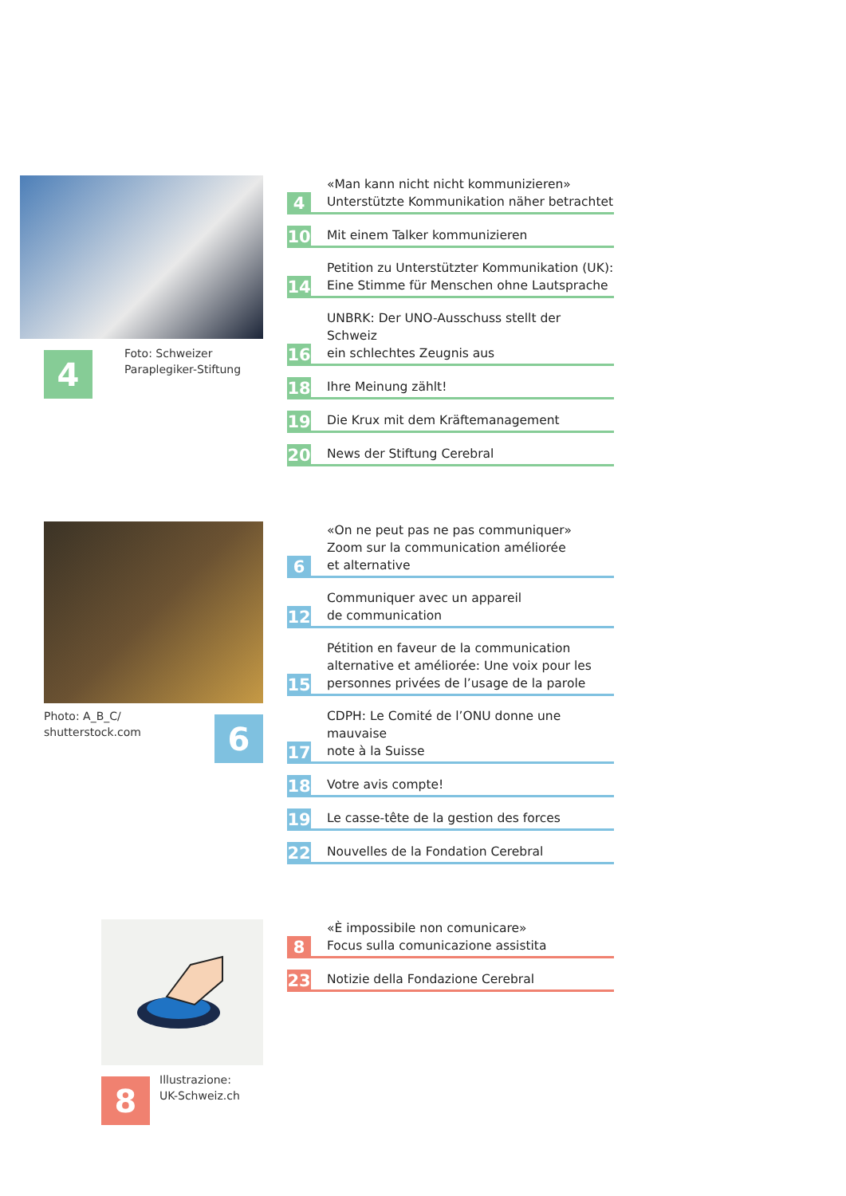4
Foto: Schweizer
Paraplegiker-Stiftung
4 «Man kann nicht nicht kommunizieren»
Unterstützte Kommunikation näher betrachtet
10 Mit einem Talker kommunizieren
14 Petition zu Unterstützter Kommunikation (UK):
Eine Stimme für Menschen ohne Lautsprache
16 UNBRK: Der UNO-Ausschuss stellt der Schweiz
ein schlechtes Zeugnis aus
18 Ihre Meinung zählt!
19 Die Krux mit dem Kräftemanagement
20 News der Stiftung Cerebral
Photo: A_B_C/
shutterstock.com
6
6 «On ne peut pas ne pas communiquer»
Zoom sur la communication améliorée
et alternative
12 Communiquer avec un appareil
de communication
15 Pétition en faveur de la communication
alternative et améliorée: Une voix pour les
personnes privées de l’usage de la parole
17 CDPH: Le Comité de l’ONU donne une mauvaise
note à la Suisse
18 Votre avis compte!
19 Le casse-tête de la gestion des forces
22 Nouvelles de la Fondation Cerebral
8
Illustrazione:
UK-Schweiz.ch
8 «È impossibile non comunicare»
Focus sulla comunicazione assistita
23 Notizie della Fondazione Cerebral